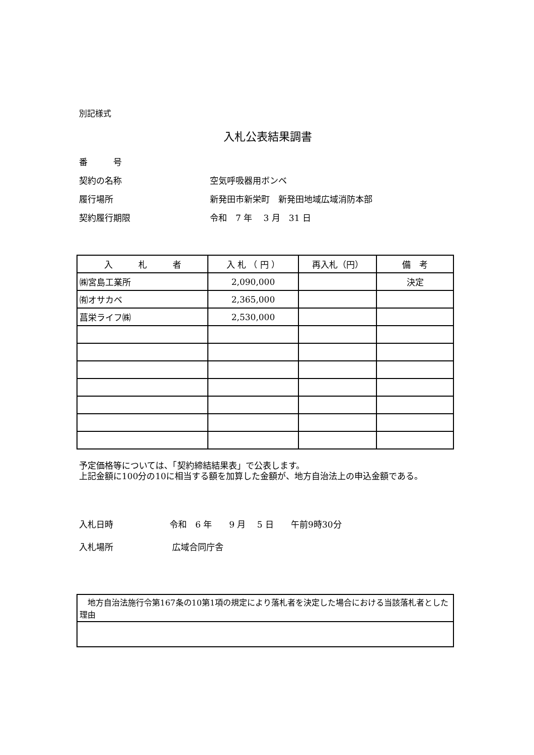別記様式
入札公表結果調書
番　　　号
契約の名称 空気呼吸器用ボンベ
履行場所 新発田市新栄町　新発田地域広域消防本部
契約履行期限 令和　7 年　 3 月　31 日
| 入 札 者 | 入 札 （ 円 ） | 再入札（円） | 備 考 |
| --- | --- | --- | --- |
| ㈱宮島工業所 | 2,090,000 | | 決定 |
| ㈲オサカベ | 2,365,000 | | |
| 菖栄ライフ㈱ | 2,530,000 | | |
予定価格等については、「契約締結結果表」で公表します。
上記金額に100分の10に相当する額を加算した金額が、地方自治法上の申込金額である。
入札日時 令和　6 年　　9 月　 5 日　　午前9時30分
入札場所 広域合同庁舎
| 地方自治法施行令第167条の10第1項の規定により落札者を決定した場合における当該落札者とした理由 |